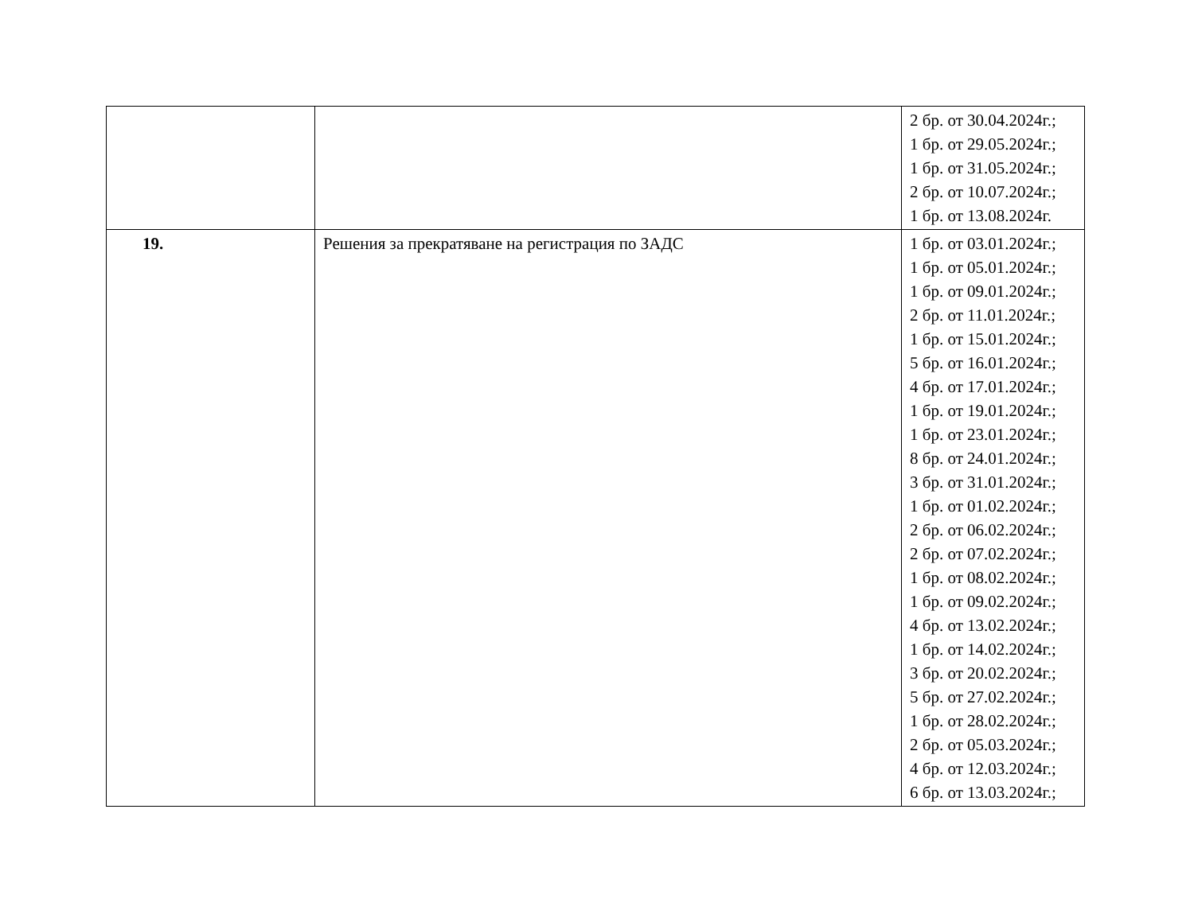| | | 2 бр. от 30.04.2024г.; 1 бр. от 29.05.2024г.; 1 бр. от 31.05.2024г.; 2 бр. от 10.07.2024г.; 1 бр. от 13.08.2024г. |
| 19. | Решения за прекратяване на регистрация по ЗАДС | 1 бр. от 03.01.2024г.; 1 бр. от 05.01.2024г.; 1 бр. от 09.01.2024г.; 2 бр. от 11.01.2024г.; 1 бр. от 15.01.2024г.; 5 бр. от 16.01.2024г.; 4 бр. от 17.01.2024г.; 1 бр. от 19.01.2024г.; 1 бр. от 23.01.2024г.; 8 бр. от 24.01.2024г.; 3 бр. от 31.01.2024г.; 1 бр. от 01.02.2024г.; 2 бр. от 06.02.2024г.; 2 бр. от 07.02.2024г.; 1 бр. от 08.02.2024г.; 1 бр. от 09.02.2024г.; 4 бр. от 13.02.2024г.; 1 бр. от 14.02.2024г.; 3 бр. от 20.02.2024г.; 5 бр. от 27.02.2024г.; 1 бр. от 28.02.2024г.; 2 бр. от 05.03.2024г.; 4 бр. от 12.03.2024г.; 6 бр. от 13.03.2024г.; |